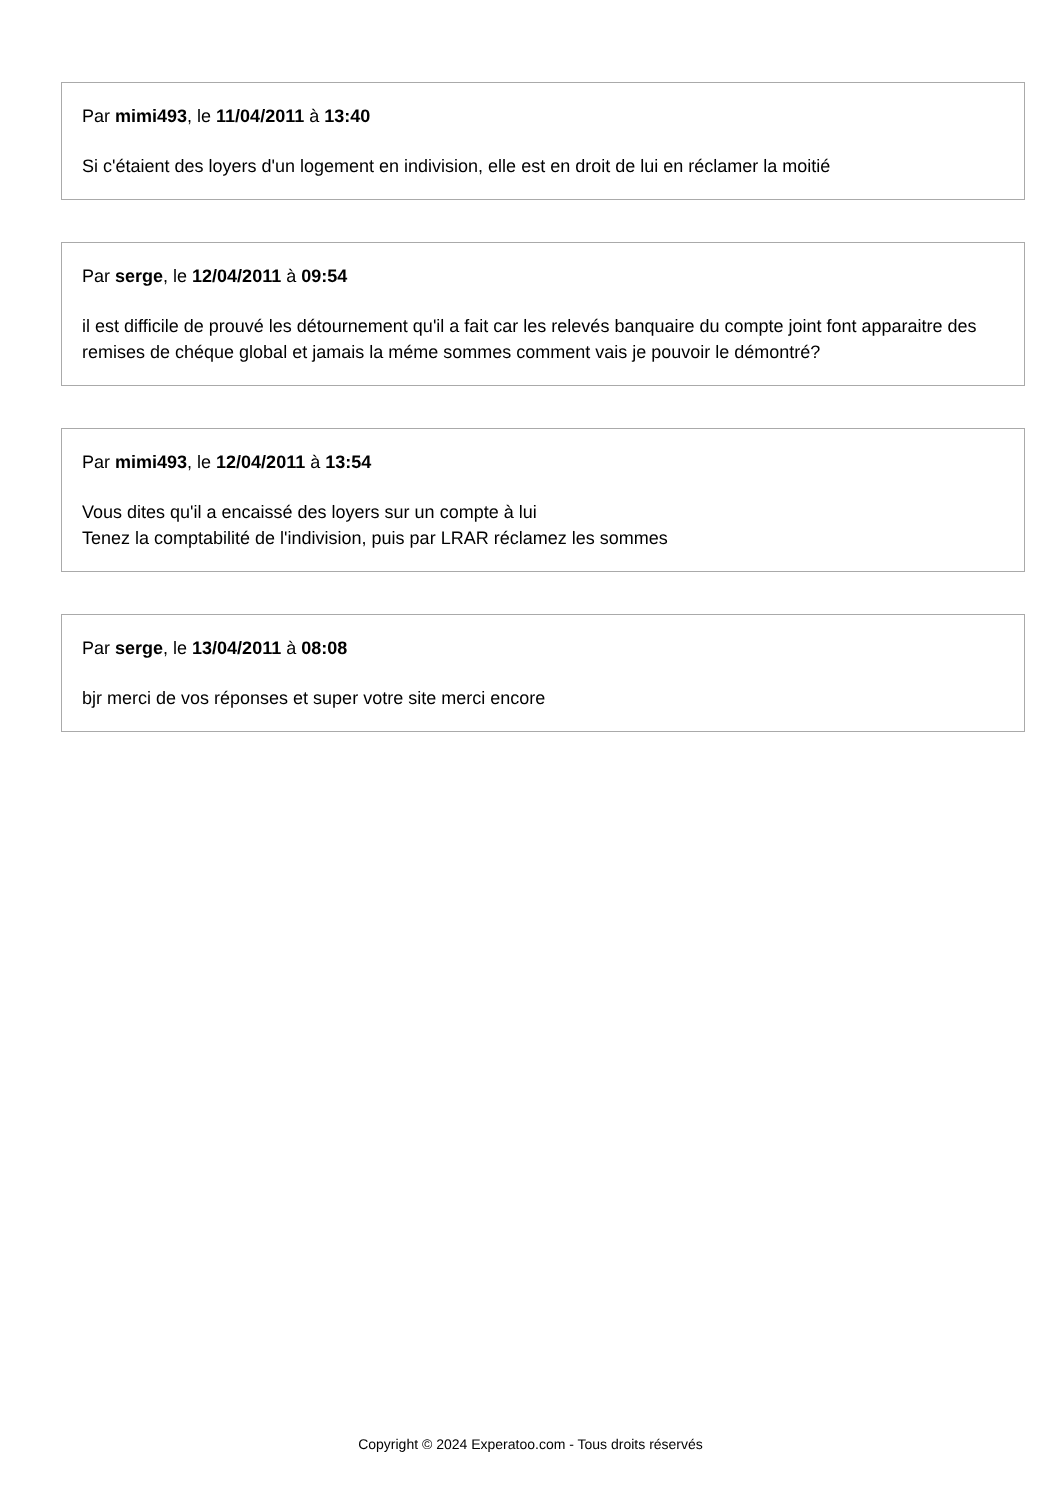Par mimi493, le 11/04/2011 à 13:40
Si c'étaient des loyers d'un logement en indivision, elle est en droit de lui en réclamer la moitié
Par serge, le 12/04/2011 à 09:54
il est difficile de prouvé les détournement qu'il a fait car les relevés banquaire du compte joint font apparaitre des remises de chéque global et jamais la méme sommes comment vais je pouvoir le démontré?
Par mimi493, le 12/04/2011 à 13:54
Vous dites qu'il a encaissé des loyers sur un compte à lui
Tenez la comptabilité de l'indivision, puis par LRAR réclamez les sommes
Par serge, le 13/04/2011 à 08:08
bjr merci de vos réponses et super votre site merci encore
Copyright © 2024 Experatoo.com - Tous droits réservés